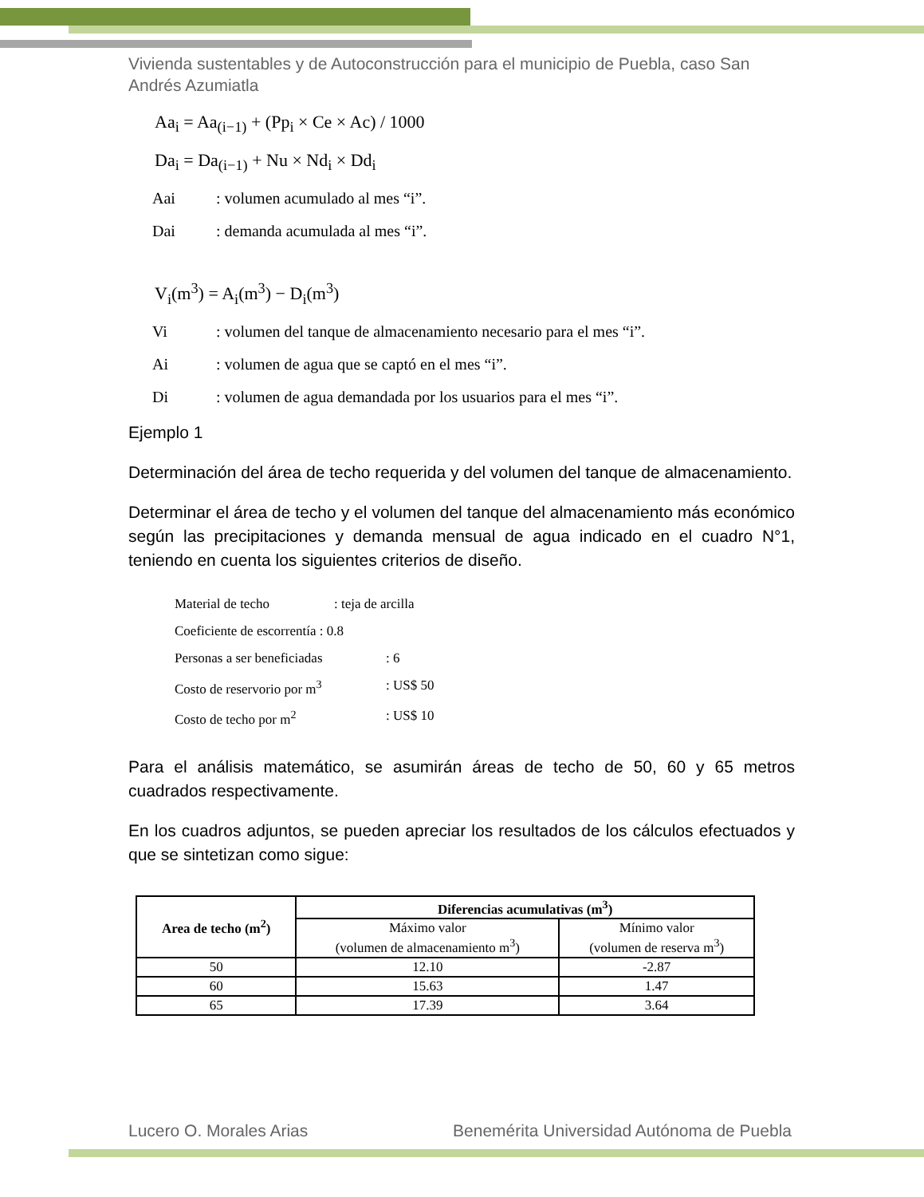Vivienda sustentables y de Autoconstrucción para el municipio de Puebla, caso San Andrés Azumiatla
Aa<sub>i</sub> = Aa<sub>(i−1)</sub> + (Pp<sub>i</sub> × Ce × Ac) / 1000
Da<sub>i</sub> = Da<sub>(i−1)</sub> + Nu × Nd<sub>i</sub> × Dd<sub>i</sub>
Aai: volumen acumulado al mes “i”.
Dai: demanda acumulada al mes “i”.
V<sub>i</sub>(m<sup>3</sup>) = A<sub>i</sub>(m<sup>3</sup>) − D<sub>i</sub>(m<sup>3</sup>)
Vi: volumen del tanque de almacenamiento necesario para el mes “i”.
Ai: volumen de agua que se captó en el mes “i”.
Di: volumen de agua demandada por los usuarios para el mes “i”.
Ejemplo 1
Determinación del área de techo requerida y del volumen del tanque de almacenamiento.
Determinar el área de techo y el volumen del tanque del almacenamiento más económico según las precipitaciones y demanda mensual de agua indicado en el cuadro N°1, teniendo en cuenta los siguientes criterios de diseño.
Material de techo: teja de arcilla
Coeficiente de escorrentía : 0.8
Personas a ser beneficiadas: 6
Costo de reservorio por m<sup>3</sup>: US$ 50
Costo de techo por m<sup>2</sup>: US$ 10
Para el análisis matemático, se asumirán áreas de techo de 50, 60 y 65 metros cuadrados respectivamente.
En los cuadros adjuntos, se pueden apreciar los resultados de los cálculos efectuados y que se sintetizan como sigue:
| Area de techo (m<sup>2</sup>) | Diferencias acumulativas (m<sup>3</sup>) | |
| --- | --- | --- |
| | Máximo valor (volumen de almacenamiento m<sup>3</sup>) | Mínimo valor (volumen de reserva m<sup>3</sup>) |
| 50 | 12.10 | -2.87 |
| 60 | 15.63 | 1.47 |
| 65 | 17.39 | 3.64 |
Lucero O. Morales Arias Benemérita Universidad Autónoma de Puebla